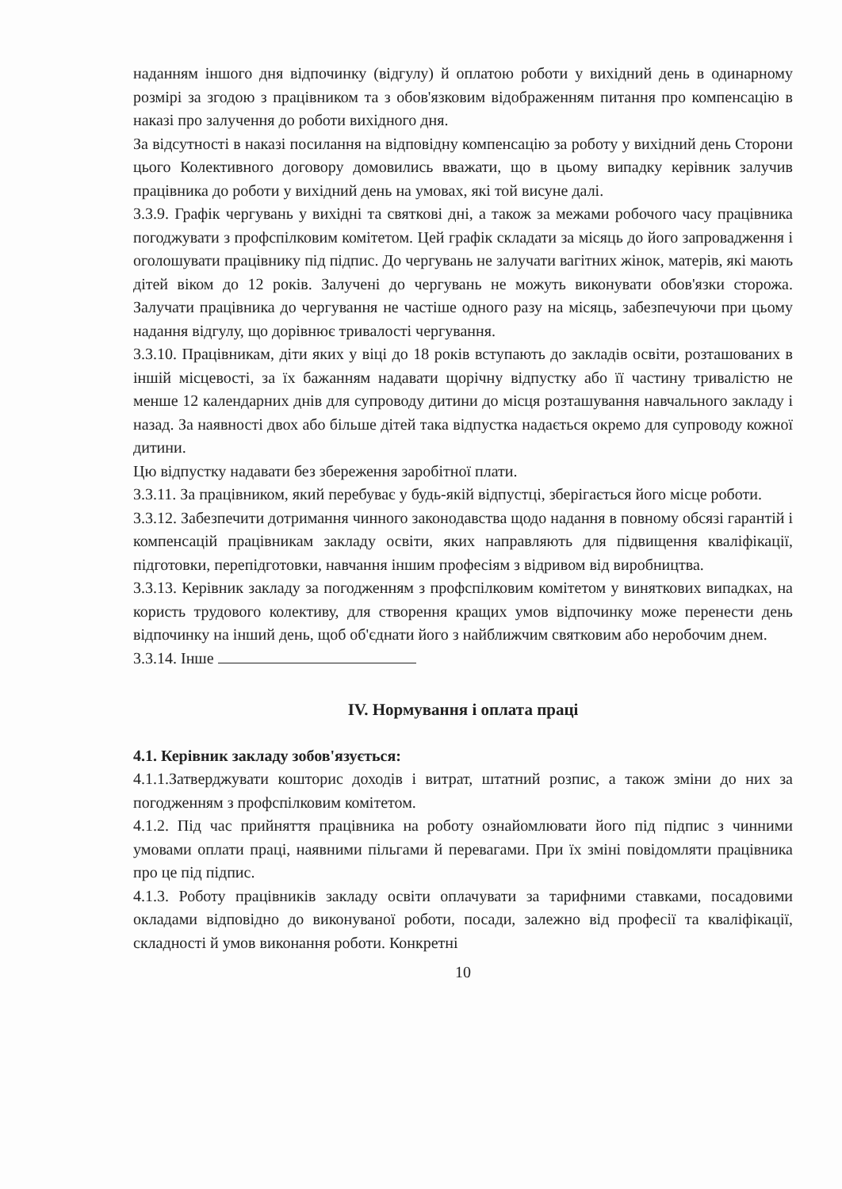наданням іншого дня відпочинку (відгулу) й оплатою роботи у вихідний день в одинарному розмірі за згодою з працівником та з обов'язковим відображенням питання про компенсацію в наказі про залучення до роботи вихідного дня.
За відсутності в наказі посилання на відповідну компенсацію за роботу у вихідний день Сторони цього Колективного договору домовились вважати, що в цьому випадку керівник залучив працівника до роботи у вихідний день на умовах, які той висуне далі.
3.3.9. Графік чергувань у вихідні та святкові дні, а також за межами робочого часу працівника погоджувати з профспілковим комітетом. Цей графік складати за місяць до його запровадження і оголошувати працівнику під підпис. До чергувань не залучати вагітних жінок, матерів, які мають дітей віком до 12 років. Залучені до чергувань не можуть виконувати обов'язки сторожа. Залучати працівника до чергування не частіше одного разу на місяць, забезпечуючи при цьому надання відгулу, що дорівнює тривалості чергування.
3.3.10. Працівникам, діти яких у віці до 18 років вступають до закладів освіти, розташованих в іншій місцевості, за їх бажанням надавати щорічну відпустку або її частину тривалістю не менше 12 календарних днів для супроводу дитини до місця розташування навчального закладу і назад. За наявності двох або більше дітей така відпустка надається окремо для супроводу кожної дитини.
Цю відпустку надавати без збереження заробітної плати.
3.3.11. За працівником, який перебуває у будь-якій відпустці, зберігається його місце роботи.
3.3.12. Забезпечити дотримання чинного законодавства щодо надання в повному обсязі гарантій і компенсацій працівникам закладу освіти, яких направляють для підвищення кваліфікації, підготовки, перепідготовки, навчання іншим професіям з відривом від виробництва.
3.3.13. Керівник закладу за погодженням з профспілковим комітетом у виняткових випадках, на користь трудового колективу, для створення кращих умов відпочинку може перенести день відпочинку на інший день, щоб об'єднати його з найближчим святковим або неробочим днем.
3.3.14. Інше
IV. Нормування і оплата праці
4.1. Керівник закладу зобов'язується:
4.1.1.Затверджувати кошторис доходів і витрат, штатний розпис, а також зміни до них за погодженням з профспілковим комітетом.
4.1.2. Під час прийняття працівника на роботу ознайомлювати його під підпис з чинними умовами оплати праці, наявними пільгами й перевагами. При їх зміні повідомляти працівника про це під підпис.
4.1.3. Роботу працівників закладу освіти оплачувати за тарифними ставками, посадовими окладами відповідно до виконуваної роботи, посади, залежно від професії та кваліфікації, складності й умов виконання роботи. Конкретні
10